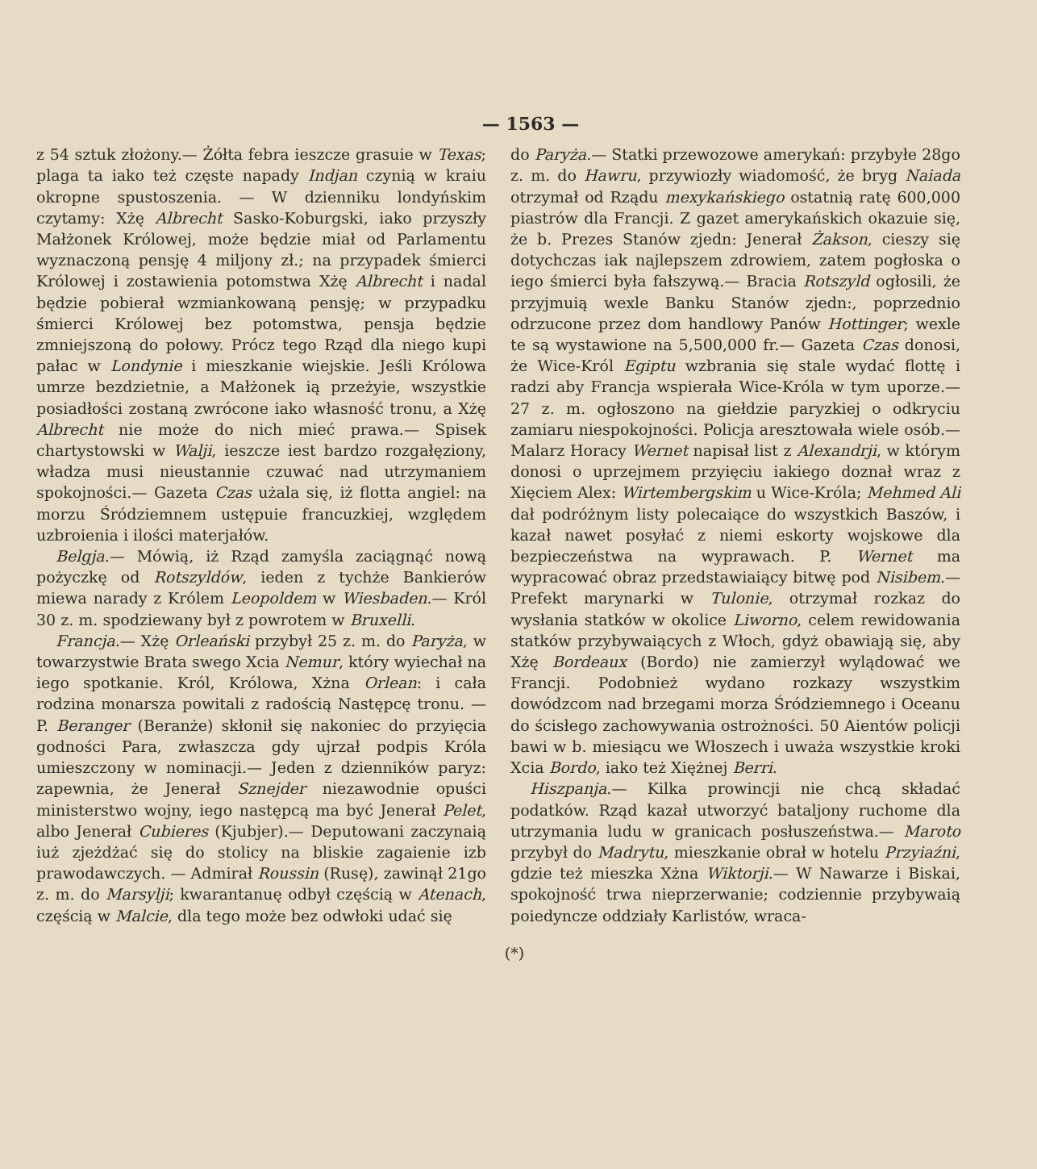— 1563 —
z 54 sztuk złożony.— Żółta febra ieszcze grasuie w Texas; plaga ta iako też częste napady Indjan czynią w kraiu okropne spustoszenia. — W dzienniku londyńskim czytamy: Xżę Albrecht Sasko-Koburgski, iako przyszły Małżonek Królowej, może będzie miał od Parlamentu wyznaczoną pensję 4 miljony zł.; na przypadek śmierci Królowej i zostawienia potomstwa Xżę Albrecht i nadal będzie pobierał wzmiankowaną pensję; w przypadku śmierci Królowej bez potomstwa, pensja będzie zmniejszoną do połowy. Prócz tego Rząd dla niego kupi pałac w Londynie i mieszkanie wiejskie. Jeśli Królowa umrze bezdzietnie, a Małżonek ią przeżyie, wszystkie posiadłości zostaną zwrócone iako własność tronu, a Xżę Albrecht nie może do nich mieć prawa.— Spisek chartystowski w Walji, ieszcze iest bardzo rozgałęziony, władza musi nieustannie czuwać nad utrzymaniem spokojności.— Gazeta Czas użala się, iż flotta angiel: na morzu Śródziemnem ustępuie francuzkiej, względem uzbroienia i ilości materjałów.
Belgja.— Mówią, iż Rząd zamyśla zaciągnąć nową pożyczkę od Rotszyldów, ieden z tychże Bankierów miewa narady z Królem Leopoldem w Wiesbaden.— Król 30 z. m. spodziewany był z powrotem w Bruxelli.
Francja.— Xżę Orleański przybył 25 z. m. do Paryża, w towarzystwie Brata swego Xcia Nemur, który wyiechał na iego spotkanie. Król, Królowa, Xżna Orlean: i cała rodzina monarsza powitali z radością Następcę tronu. — P. Beranger (Beranże) skłonił się nakoniec do przyięcia godności Para, zwłaszcza gdy ujrzał podpis Króla umieszczony w nominacji.— Jeden z dzienników paryz: zapewnia, że Jenerał Sznejder niezawodnie opuści ministerstwo wojny, iego następcą ma być Jenerał Pelet, albo Jenerał Cubieres (Kjubjer).— Deputowani zaczynaią iuż zjeżdżać się do stolicy na bliskie zagaienie izb prawodawczych. — Admirał Roussin (Rusę), zawinął 21go z. m. do Marsylji; kwarantanuę odbył częścią w Atenach, częścią w Malcie, dla tego może bez odwłoki udać się
do Paryża.— Statki przewozowe amerykań: przybyłe 28go z. m. do Hawru, przywiozły wiadomość, że bryg Naiada otrzymał od Rządu mexykańskiego ostatnią ratę 600,000 piastrów dla Francji. Z gazet amerykańskich okazuie się, że b. Prezes Stanów zjedn: Jenerał Żakson, cieszy się dotychczas iak najlepszem zdrowiem, zatem pogłoska o iego śmierci była fałszywą.— Bracia Rotszyld ogłosili, że przyjmuią wexle Banku Stanów zjedn:, poprzednio odrzucone przez dom handlowy Panów Hottinger; wexle te są wystawione na 5,500,000 fr.— Gazeta Czas donosi, że Wice-Król Egiptu wzbrania się stale wydać flottę i radzi aby Francja wspierała Wice-Króla w tym uporze.— 27 z. m. ogłoszono na giełdzie paryzkiej o odkryciu zamiaru niespokojności. Policja aresztowała wiele osób.— Malarz Horacy Wernet napisał list z Alexandrji, w którym donosi o uprzejmem przyięciu iakiego doznał wraz z Xięciem Alex: Wirtembergskim u Wice-Króla; Mehmed Ali dał podróżnym listy polecaiące do wszystkich Baszów, i kazał nawet posyłać z niemi eskorty wojskowe dla bezpieczeństwa na wyprawach. P. Wernet ma wypracować obraz przedstawiaiący bitwę pod Nisibem.— Prefekt marynarki w Tulonie, otrzymał rozkaz do wysłania statków w okolice Liworno, celem rewidowania statków przybywaiących z Włoch, gdyż obawiają się, aby Xżę Bordeaux (Bordo) nie zamierzył wylądować we Francji. Podobnież wydano rozkazy wszystkim dowódzcom nad brzegami morza Śródziemnego i Oceanu do ścisłego zachowywania ostrożności. 50 Aientów policji bawi w b. miesiącu we Włoszech i uważa wszystkie kroki Xcia Bordo, iako też Xiężnej Berri.
Hiszpanja.— Kilka prowincji nie chcą składać podatków. Rząd kazał utworzyć bataljony ruchome dla utrzymania ludu w granicach posłuszeństwa.— Maroto przybył do Madrytu, mieszkanie obrał w hotelu Przyiaźni, gdzie też mieszka Xżna Wiktorji.— W Nawarze i Biskai, spokojność trwa nieprzerwanie; codziennie przybywaią poiedyncze oddziały Karlistów, wraca-
(*)